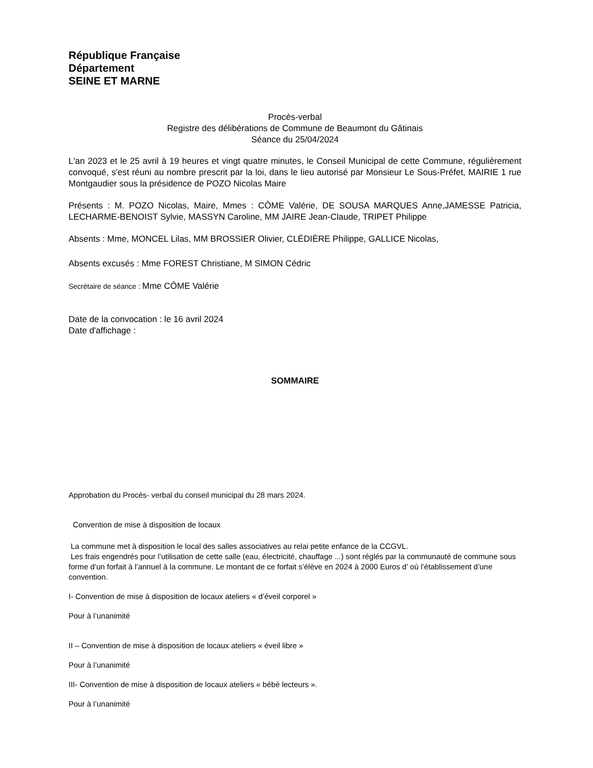République Française
Département
SEINE ET MARNE
Procès-verbal
Registre des délibérations de Commune de Beaumont du Gâtinais
Séance du 25/04/2024
L'an 2023 et le 25 avril à 19 heures et vingt quatre minutes, le Conseil Municipal de cette Commune, régulièrement convoqué, s'est réuni au nombre prescrit par la loi, dans le lieu autorisé par Monsieur Le Sous-Préfet, MAIRIE 1 rue Montgaudier sous la présidence de POZO Nicolas Maire
Présents : M. POZO Nicolas, Maire, Mmes : CÔME Valérie, DE SOUSA MARQUES Anne,JAMESSE Patricia, LECHARME-BENOIST Sylvie, MASSYN Caroline, MM JAIRE Jean-Claude, TRIPET Philippe
Absents : Mme, MONCEL Lilas, MM BROSSIER Olivier, CLÉDIÈRE Philippe, GALLICE Nicolas,
Absents excusés : Mme FOREST Christiane, M SIMON Cédric
Secrétaire de séance : Mme CÔME Valérie
Date de la convocation : le 16 avril 2024
Date d'affichage :
SOMMAIRE
Approbation du Procès- verbal du conseil municipal du 28 mars 2024.
Convention de mise à disposition de locaux
La commune met à disposition le local des salles associatives au relai petite enfance de la CCGVL.
Les frais engendrés pour l’utilisation de cette salle (eau, électricité, chauffage ...) sont réglés par la communauté de commune sous forme d’un forfait à l’annuel à la commune. Le montant de ce forfait s’élève en 2024 à 2000 Euros d’ où l’établissement d’une convention.
I- Convention de mise à disposition de locaux ateliers « d’éveil corporel »
Pour à l’unanimité
II – Convention de mise à disposition de locaux ateliers « éveil libre »
Pour à l’unanimité
III- Convention de mise à disposition de locaux ateliers « bébé lecteurs ».
Pour à l’unanimité